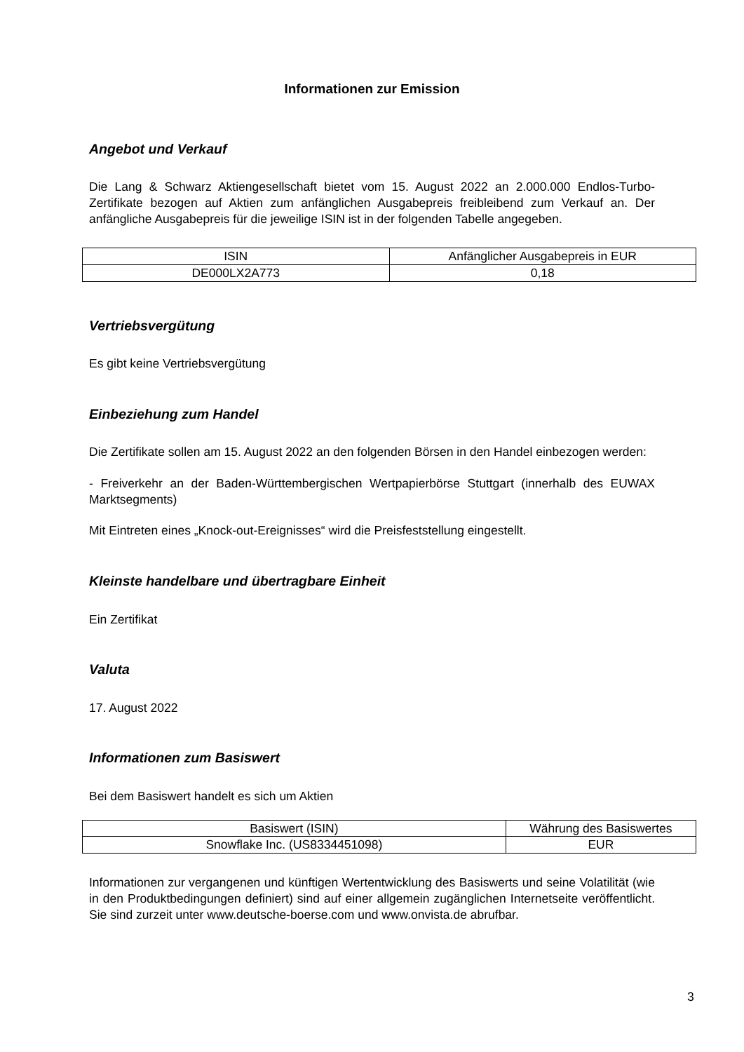Informationen zur Emission
Angebot und Verkauf
Die Lang & Schwarz Aktiengesellschaft bietet vom 15. August 2022 an 2.000.000 Endlos-Turbo-Zertifikate bezogen auf Aktien zum anfänglichen Ausgabepreis freibleibend zum Verkauf an. Der anfängliche Ausgabepreis für die jeweilige ISIN ist in der folgenden Tabelle angegeben.
| ISIN | Anfänglicher Ausgabepreis in EUR |
| DE000LX2A773 | 0,18 |
Vertriebsvergütung
Es gibt keine Vertriebsvergütung
Einbeziehung zum Handel
Die Zertifikate sollen am 15. August 2022 an den folgenden Börsen in den Handel einbezogen werden:
- Freiverkehr an der Baden-Württembergischen Wertpapierbörse Stuttgart (innerhalb des EUWAX Marktsegments)
Mit Eintreten eines „Knock-out-Ereignisses“ wird die Preisfeststellung eingestellt.
Kleinste handelbare und übertragbare Einheit
Ein Zertifikat
Valuta
17. August 2022
Informationen zum Basiswert
Bei dem Basiswert handelt es sich um Aktien
| Basiswert (ISIN) | Währung des Basiswertes |
| Snowflake Inc. (US8334451098) | EUR |
Informationen zur vergangenen und künftigen Wertentwicklung des Basiswerts und seine Volatilität (wie in den Produktbedingungen definiert) sind auf einer allgemein zugänglichen Internetseite veröffentlicht. Sie sind zurzeit unter www.deutsche-boerse.com und www.onvista.de abrufbar.
3